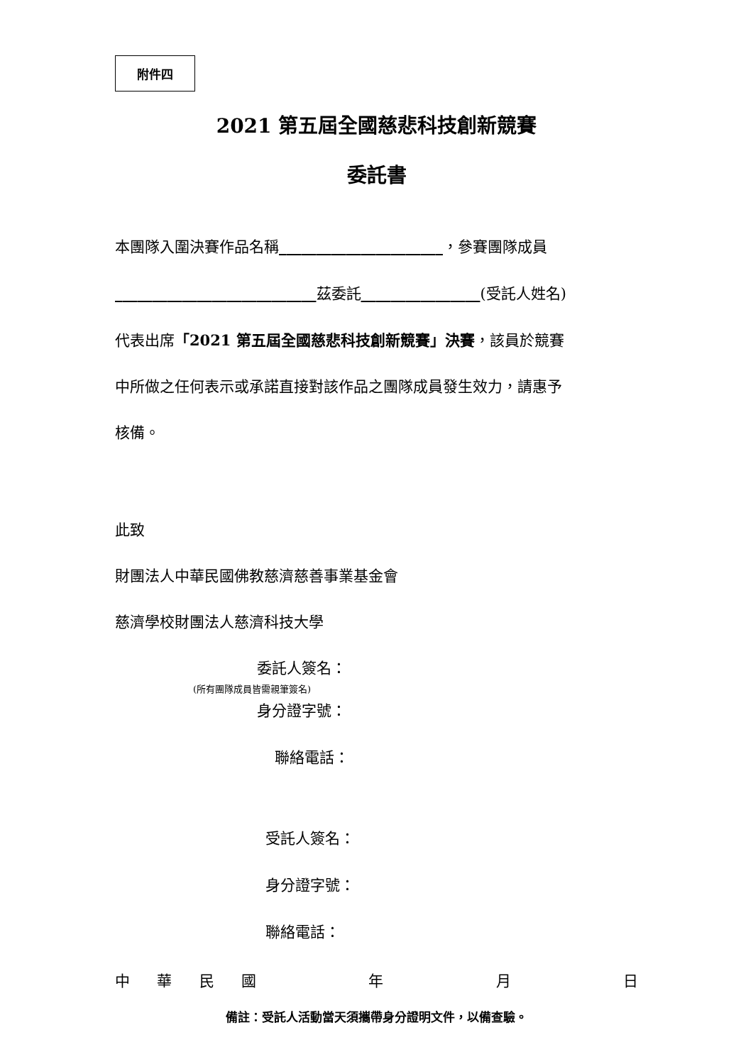附件四
2021 第五屆全國慈悲科技創新競賽
委託書
本團隊入圍決賽作品名稱______________________，參賽團隊成員
___________________________茲委託________________(受託人姓名)
代表出席「2021 第五屆全國慈悲科技創新競賽」決賽，該員於競賽
中所做之任何表示或承諾直接對該作品之團隊成員發生效力，請惠予
核備。
此致
財團法人中華民國佛教慈濟慈善事業基金會
慈濟學校財團法人慈濟科技大學
委託人簽名：
(所有團隊成員皆需親筆簽名)
身分證字號：
聯絡電話：
受託人簽名：
身分證字號：
聯絡電話：
中華民國年月日
備註：受託人活動當天須攜帶身分證明文件，以備查驗。